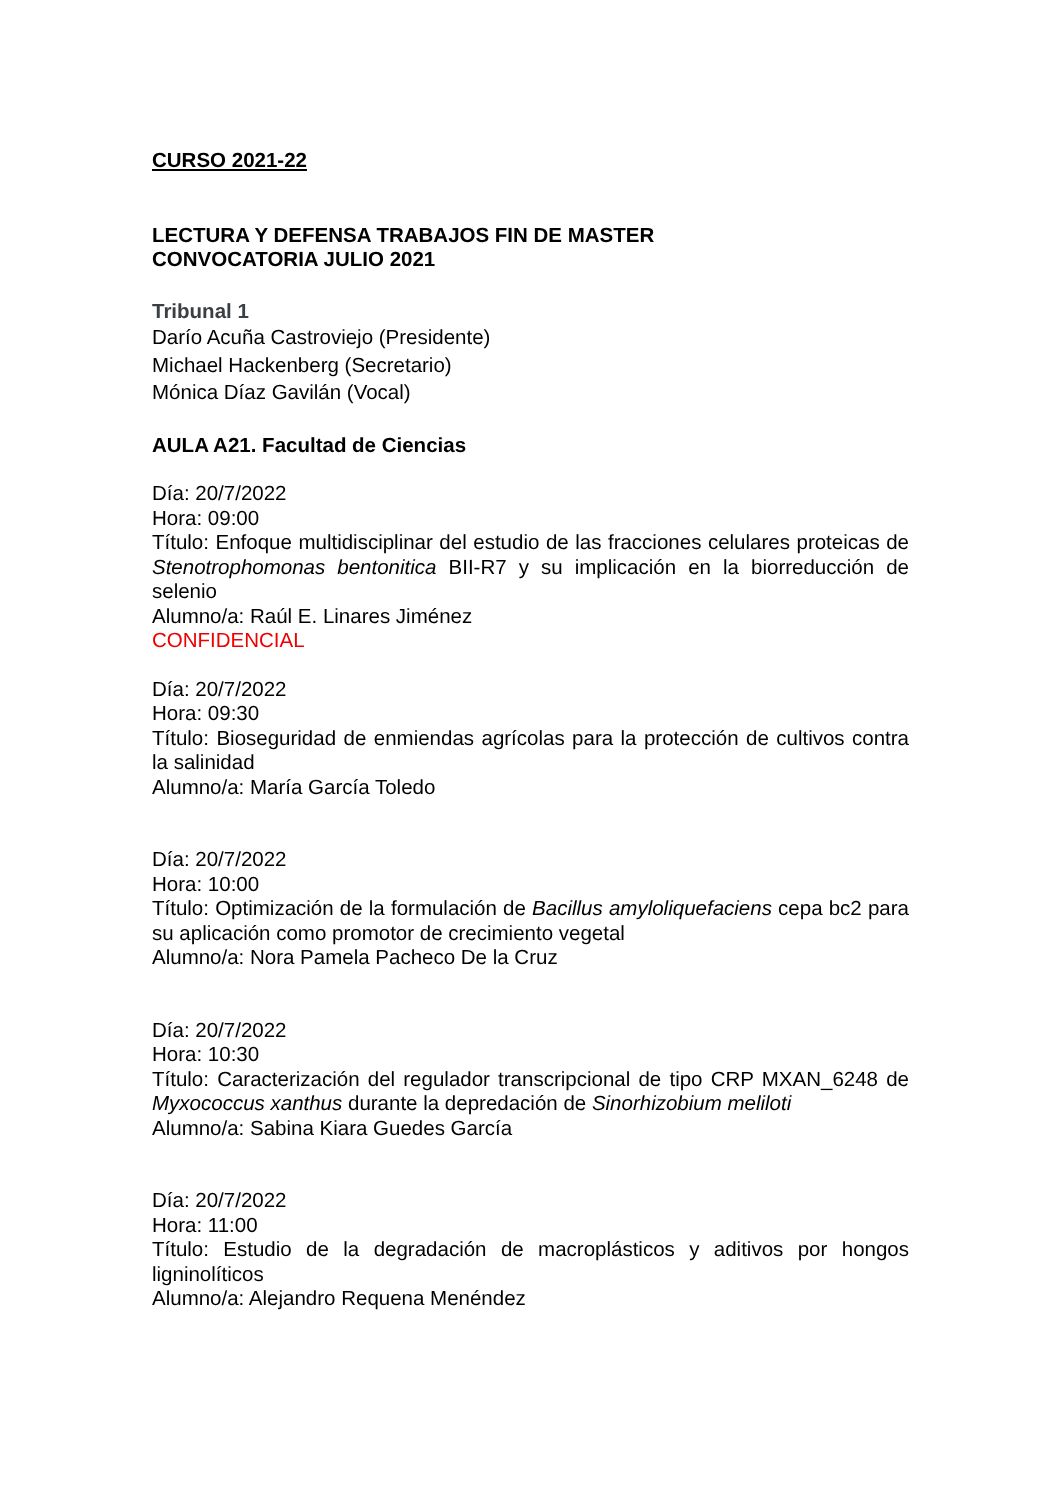CURSO 2021-22
LECTURA Y DEFENSA TRABAJOS FIN DE MASTER
CONVOCATORIA JULIO 2021
Tribunal 1
Darío Acuña Castroviejo (Presidente)
Michael Hackenberg (Secretario)
Mónica Díaz Gavilán (Vocal)
AULA A21. Facultad de Ciencias
Día: 20/7/2022
Hora: 09:00
Título: Enfoque multidisciplinar del estudio de las fracciones celulares proteicas de Stenotrophomonas bentonitica BII-R7 y su implicación en la biorreducción de selenio
Alumno/a: Raúl E. Linares Jiménez
CONFIDENCIAL
Día: 20/7/2022
Hora: 09:30
Título: Bioseguridad de enmiendas agrícolas para la protección de cultivos contra la salinidad
Alumno/a: María García Toledo
Día: 20/7/2022
Hora: 10:00
Título: Optimización de la formulación de Bacillus amyloliquefaciens cepa bc2 para su aplicación como promotor de crecimiento vegetal
Alumno/a: Nora Pamela Pacheco De la Cruz
Día: 20/7/2022
Hora: 10:30
Título: Caracterización del regulador transcripcional de tipo CRP MXAN_6248 de Myxococcus xanthus durante la depredación de Sinorhizobium meliloti
Alumno/a: Sabina Kiara Guedes García
Día: 20/7/2022
Hora: 11:00
Título: Estudio de la degradación de macroplásticos y aditivos por hongos ligninolíticos
Alumno/a: Alejandro Requena Menéndez